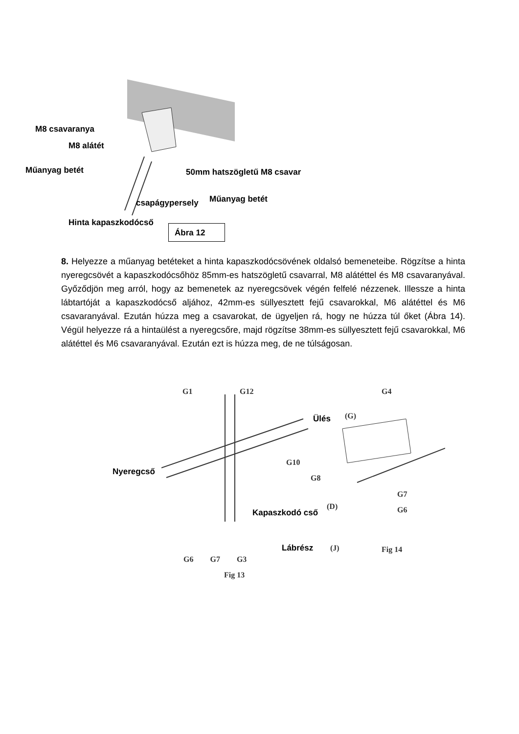M8 csavaranya
M8 alátét
Műanyag betét 50mm hatszögletű M8 csavar
Műanyag betét csapágypersely
Hinta kapaszkodócső
Ábra 12
8. Helyezze a műanyag betéteket a hinta kapaszkodócsövének oldalsó bemeneteibe. Rögzítse a hinta nyeregcsövét a kapaszkodócsőhöz 85mm-es hatszögletű csavarral, M8 alátéttel és M8 csavaranyával. Győződjön meg arról, hogy az bemenetek az nyeregcsövek végén felfelé nézzenek. Illessze a hinta lábtartóját a kapaszkodócső aljához, 42mm-es süllyesztett fejű csavarokkal, M6 alátéttel és M6 csavaranyával. Ezután húzza meg a csavarokat, de ügyeljen rá, hogy ne húzza túl őket (Ábra 14). Végül helyezze rá a hintaülést a nyeregcsőre, majd rögzítse 38mm-es süllyesztett fejű csavarokkal, M6 alátéttel és M6 csavaranyával. Ezután ezt is húzza meg, de ne túlságosan.
G1 G12 G4
Ülés (G)
Nyeregcső
G10
G8
G7
(D)
Kapaszkodó cső G6
Lábrész (J) Fig 14
G6 G7 G3
Fig 13